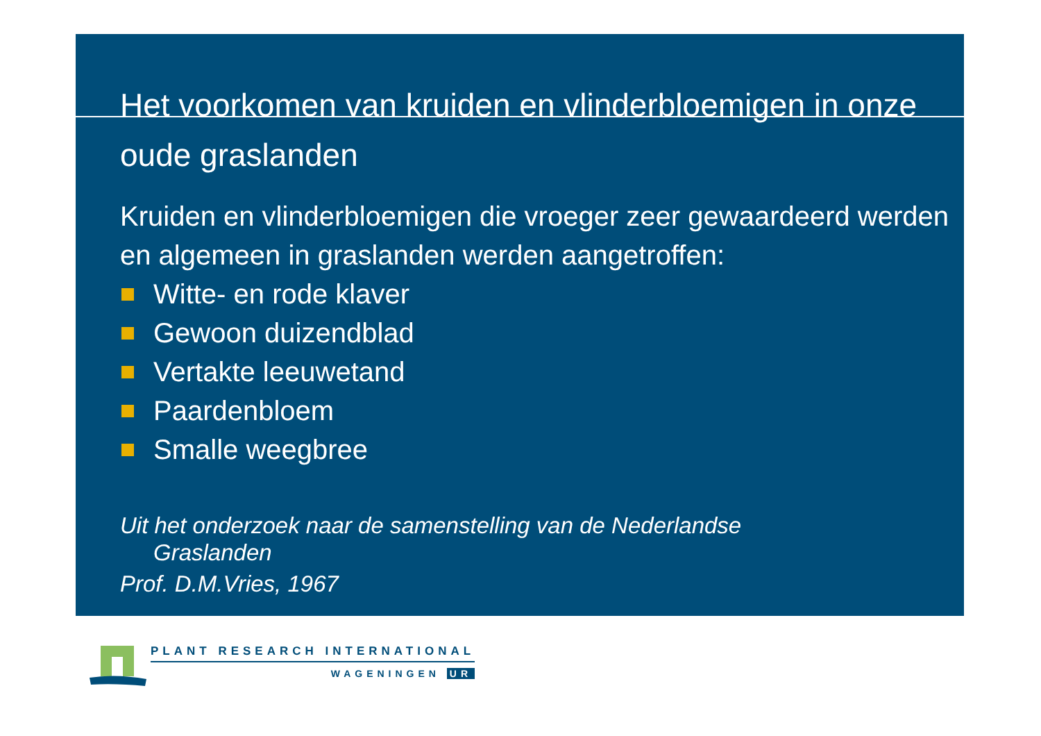Het voorkomen van kruiden en vlinderbloemigen in onze oude graslanden
Kruiden en vlinderbloemigen die vroeger zeer gewaardeerd werden en algemeen in graslanden werden aangetroffen:
Witte- en rode klaver
Gewoon duizendblad
Vertakte leeuwetand
Paardenbloem
Smalle weegbree
Uit het onderzoek naar de samenstelling van de Nederlandse
Graslanden
Prof. D.M.Vries, 1967
PLANT RESEARCH INTERNATIONAL
WAGENINGEN UR